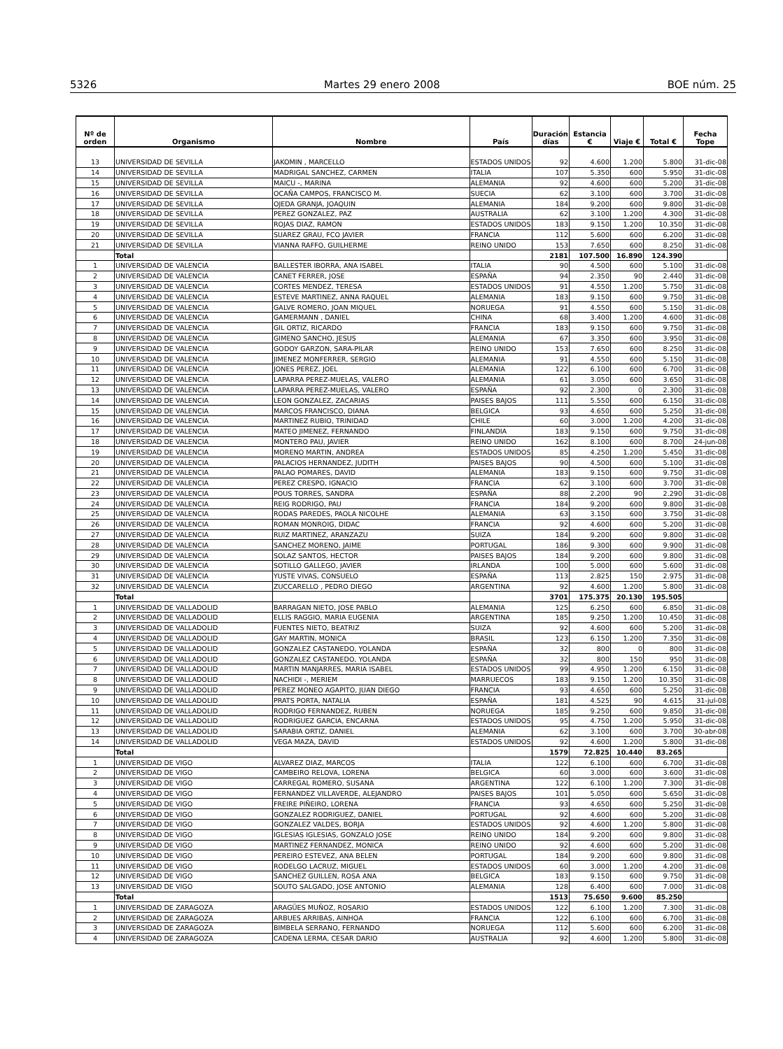5326 Martes 29 enero 2008 BOE núm. 25
| Nº de orden | Organismo | Nombre | País | Duración días | Estancia € | Viaje € | Total € | Fecha Tope |
| --- | --- | --- | --- | --- | --- | --- | --- | --- |
| 13 | UNIVERSIDAD DE SEVILLA | JAKOMIN , MARCELLO | ESTADOS UNIDOS | 92 | 4.600 | 1.200 | 5.800 | 31-dic-08 |
| 14 | UNIVERSIDAD DE SEVILLA | MADRIGAL SANCHEZ, CARMEN | ITALIA | 107 | 5.350 | 600 | 5.950 | 31-dic-08 |
| 15 | UNIVERSIDAD DE SEVILLA | MAICU -, MARINA | ALEMANIA | 92 | 4.600 | 600 | 5.200 | 31-dic-08 |
| 16 | UNIVERSIDAD DE SEVILLA | OCAÑA CAMPOS, FRANCISCO M. | SUECIA | 62 | 3.100 | 600 | 3.700 | 31-dic-08 |
| 17 | UNIVERSIDAD DE SEVILLA | OJEDA GRANJA, JOAQUIN | ALEMANIA | 184 | 9.200 | 600 | 9.800 | 31-dic-08 |
| 18 | UNIVERSIDAD DE SEVILLA | PEREZ GONZALEZ, PAZ | AUSTRALIA | 62 | 3.100 | 1.200 | 4.300 | 31-dic-08 |
| 19 | UNIVERSIDAD DE SEVILLA | ROJAS DIAZ, RAMON | ESTADOS UNIDOS | 183 | 9.150 | 1.200 | 10.350 | 31-dic-08 |
| 20 | UNIVERSIDAD DE SEVILLA | SUAREZ GRAU, FCO JAVIER | FRANCIA | 112 | 5.600 | 600 | 6.200 | 31-dic-08 |
| 21 | UNIVERSIDAD DE SEVILLA | VIANNA RAFFO, GUILHERME | REINO UNIDO | 153 | 7.650 | 600 | 8.250 | 31-dic-08 |
| | Total | | | 2181 | 107.500 | 16.890 | 124.390 | |
| 1 | UNIVERSIDAD DE VALENCIA | BALLESTER IBORRA, ANA ISABEL | ITALIA | 90 | 4.500 | 600 | 5.100 | 31-dic-08 |
| 2 | UNIVERSIDAD DE VALENCIA | CANET FERRER, JOSE | ESPAÑA | 94 | 2.350 | 90 | 2.440 | 31-dic-08 |
| 3 | UNIVERSIDAD DE VALENCIA | CORTES MENDEZ, TERESA | ESTADOS UNIDOS | 91 | 4.550 | 1.200 | 5.750 | 31-dic-08 |
| 4 | UNIVERSIDAD DE VALENCIA | ESTEVE MARTINEZ, ANNA RAQUEL | ALEMANIA | 183 | 9.150 | 600 | 9.750 | 31-dic-08 |
| 5 | UNIVERSIDAD DE VALENCIA | GALVE ROMERO, JOAN MIQUEL | NORUEGA | 91 | 4.550 | 600 | 5.150 | 31-dic-08 |
| 6 | UNIVERSIDAD DE VALENCIA | GAMERMANN , DANIEL | CHINA | 68 | 3.400 | 1.200 | 4.600 | 31-dic-08 |
| 7 | UNIVERSIDAD DE VALENCIA | GIL ORTIZ, RICARDO | FRANCIA | 183 | 9.150 | 600 | 9.750 | 31-dic-08 |
| 8 | UNIVERSIDAD DE VALENCIA | GIMENO SANCHO, JESUS | ALEMANIA | 67 | 3.350 | 600 | 3.950 | 31-dic-08 |
| 9 | UNIVERSIDAD DE VALENCIA | GODOY GARZON, SARA-PILAR | REINO UNIDO | 153 | 7.650 | 600 | 8.250 | 31-dic-08 |
| 10 | UNIVERSIDAD DE VALENCIA | JIMENEZ MONFERRER, SERGIO | ALEMANIA | 91 | 4.550 | 600 | 5.150 | 31-dic-08 |
| 11 | UNIVERSIDAD DE VALENCIA | JONES PEREZ, JOEL | ALEMANIA | 122 | 6.100 | 600 | 6.700 | 31-dic-08 |
| 12 | UNIVERSIDAD DE VALENCIA | LAPARRA PEREZ-MUELAS, VALERO | ALEMANIA | 61 | 3.050 | 600 | 3.650 | 31-dic-08 |
| 13 | UNIVERSIDAD DE VALENCIA | LAPARRA PEREZ-MUELAS, VALERO | ESPAÑA | 92 | 2.300 | 0 | 2.300 | 31-dic-08 |
| 14 | UNIVERSIDAD DE VALENCIA | LEON GONZALEZ, ZACARIAS | PAISES BAJOS | 111 | 5.550 | 600 | 6.150 | 31-dic-08 |
| 15 | UNIVERSIDAD DE VALENCIA | MARCOS FRANCISCO, DIANA | BELGICA | 93 | 4.650 | 600 | 5.250 | 31-dic-08 |
| 16 | UNIVERSIDAD DE VALENCIA | MARTINEZ RUBIO, TRINIDAD | CHILE | 60 | 3.000 | 1.200 | 4.200 | 31-dic-08 |
| 17 | UNIVERSIDAD DE VALENCIA | MATEO JIMENEZ, FERNANDO | FINLANDIA | 183 | 9.150 | 600 | 9.750 | 31-dic-08 |
| 18 | UNIVERSIDAD DE VALENCIA | MONTERO PAU, JAVIER | REINO UNIDO | 162 | 8.100 | 600 | 8.700 | 24-jun-08 |
| 19 | UNIVERSIDAD DE VALENCIA | MORENO MARTIN, ANDREA | ESTADOS UNIDOS | 85 | 4.250 | 1.200 | 5.450 | 31-dic-08 |
| 20 | UNIVERSIDAD DE VALENCIA | PALACIOS HERNANDEZ, JUDITH | PAISES BAJOS | 90 | 4.500 | 600 | 5.100 | 31-dic-08 |
| 21 | UNIVERSIDAD DE VALENCIA | PALAO POMARES, DAVID | ALEMANIA | 183 | 9.150 | 600 | 9.750 | 31-dic-08 |
| 22 | UNIVERSIDAD DE VALENCIA | PEREZ CRESPO, IGNACIO | FRANCIA | 62 | 3.100 | 600 | 3.700 | 31-dic-08 |
| 23 | UNIVERSIDAD DE VALENCIA | POUS TORRES, SANDRA | ESPAÑA | 88 | 2.200 | 90 | 2.290 | 31-dic-08 |
| 24 | UNIVERSIDAD DE VALENCIA | REIG RODRIGO, PAU | FRANCIA | 184 | 9.200 | 600 | 9.800 | 31-dic-08 |
| 25 | UNIVERSIDAD DE VALENCIA | RODAS PAREDES, PAOLA NICOLHE | ALEMANIA | 63 | 3.150 | 600 | 3.750 | 31-dic-08 |
| 26 | UNIVERSIDAD DE VALENCIA | ROMAN MONROIG, DIDAC | FRANCIA | 92 | 4.600 | 600 | 5.200 | 31-dic-08 |
| 27 | UNIVERSIDAD DE VALENCIA | RUIZ MARTINEZ, ARANZAZU | SUIZA | 184 | 9.200 | 600 | 9.800 | 31-dic-08 |
| 28 | UNIVERSIDAD DE VALENCIA | SANCHEZ MORENO, JAIME | PORTUGAL | 186 | 9.300 | 600 | 9.900 | 31-dic-08 |
| 29 | UNIVERSIDAD DE VALENCIA | SOLAZ SANTOS, HECTOR | PAISES BAJOS | 184 | 9.200 | 600 | 9.800 | 31-dic-08 |
| 30 | UNIVERSIDAD DE VALENCIA | SOTILLO GALLEGO, JAVIER | IRLANDA | 100 | 5.000 | 600 | 5.600 | 31-dic-08 |
| 31 | UNIVERSIDAD DE VALENCIA | YUSTE VIVAS, CONSUELO | ESPAÑA | 113 | 2.825 | 150 | 2.975 | 31-dic-08 |
| 32 | UNIVERSIDAD DE VALENCIA | ZUCCARELLO , PEDRO DIEGO | ARGENTINA | 92 | 4.600 | 1.200 | 5.800 | 31-dic-08 |
| | Total | | | 3701 | 175.375 | 20.130 | 195.505 | |
| 1 | UNIVERSIDAD DE VALLADOLID | BARRAGAN NIETO, JOSE PABLO | ALEMANIA | 125 | 6.250 | 600 | 6.850 | 31-dic-08 |
| 2 | UNIVERSIDAD DE VALLADOLID | ELLIS RAGGIO, MARIA EUGENIA | ARGENTINA | 185 | 9.250 | 1.200 | 10.450 | 31-dic-08 |
| 3 | UNIVERSIDAD DE VALLADOLID | FUENTES NIETO, BEATRIZ | SUIZA | 92 | 4.600 | 600 | 5.200 | 31-dic-08 |
| 4 | UNIVERSIDAD DE VALLADOLID | GAY MARTIN, MONICA | BRASIL | 123 | 6.150 | 1.200 | 7.350 | 31-dic-08 |
| 5 | UNIVERSIDAD DE VALLADOLID | GONZALEZ CASTANEDO, YOLANDA | ESPAÑA | 32 | 800 | 0 | 800 | 31-dic-08 |
| 6 | UNIVERSIDAD DE VALLADOLID | GONZALEZ CASTANEDO, YOLANDA | ESPAÑA | 32 | 800 | 150 | 950 | 31-dic-08 |
| 7 | UNIVERSIDAD DE VALLADOLID | MARTIN MANJARRES, MARIA ISABEL | ESTADOS UNIDOS | 99 | 4.950 | 1.200 | 6.150 | 31-dic-08 |
| 8 | UNIVERSIDAD DE VALLADOLID | NACHIDI -, MERIEM | MARRUECOS | 183 | 9.150 | 1.200 | 10.350 | 31-dic-08 |
| 9 | UNIVERSIDAD DE VALLADOLID | PEREZ MONEO AGAPITO, JUAN DIEGO | FRANCIA | 93 | 4.650 | 600 | 5.250 | 31-dic-08 |
| 10 | UNIVERSIDAD DE VALLADOLID | PRATS PORTA, NATALIA | ESPAÑA | 181 | 4.525 | 90 | 4.615 | 31-jul-08 |
| 11 | UNIVERSIDAD DE VALLADOLID | RODRIGO FERNANDEZ, RUBEN | NORUEGA | 185 | 9.250 | 600 | 9.850 | 31-dic-08 |
| 12 | UNIVERSIDAD DE VALLADOLID | RODRIGUEZ GARCIA, ENCARNA | ESTADOS UNIDOS | 95 | 4.750 | 1.200 | 5.950 | 31-dic-08 |
| 13 | UNIVERSIDAD DE VALLADOLID | SARABIA ORTIZ, DANIEL | ALEMANIA | 62 | 3.100 | 600 | 3.700 | 30-abr-08 |
| 14 | UNIVERSIDAD DE VALLADOLID | VEGA MAZA, DAVID | ESTADOS UNIDOS | 92 | 4.600 | 1.200 | 5.800 | 31-dic-08 |
| | Total | | | 1579 | 72.825 | 10.440 | 83.265 | |
| 1 | UNIVERSIDAD DE VIGO | ALVAREZ DIAZ, MARCOS | ITALIA | 122 | 6.100 | 600 | 6.700 | 31-dic-08 |
| 2 | UNIVERSIDAD DE VIGO | CAMBEIRO RELOVA, LORENA | BELGICA | 60 | 3.000 | 600 | 3.600 | 31-dic-08 |
| 3 | UNIVERSIDAD DE VIGO | CARREGAL ROMERO, SUSANA | ARGENTINA | 122 | 6.100 | 1.200 | 7.300 | 31-dic-08 |
| 4 | UNIVERSIDAD DE VIGO | FERNANDEZ VILLAVERDE, ALEJANDRO | PAISES BAJOS | 101 | 5.050 | 600 | 5.650 | 31-dic-08 |
| 5 | UNIVERSIDAD DE VIGO | FREIRE PIÑEIRO, LORENA | FRANCIA | 93 | 4.650 | 600 | 5.250 | 31-dic-08 |
| 6 | UNIVERSIDAD DE VIGO | GONZALEZ RODRIGUEZ, DANIEL | PORTUGAL | 92 | 4.600 | 600 | 5.200 | 31-dic-08 |
| 7 | UNIVERSIDAD DE VIGO | GONZALEZ VALDES, BORJA | ESTADOS UNIDOS | 92 | 4.600 | 1.200 | 5.800 | 31-dic-08 |
| 8 | UNIVERSIDAD DE VIGO | IGLESIAS IGLESIAS, GONZALO JOSE | REINO UNIDO | 184 | 9.200 | 600 | 9.800 | 31-dic-08 |
| 9 | UNIVERSIDAD DE VIGO | MARTINEZ FERNANDEZ, MONICA | REINO UNIDO | 92 | 4.600 | 600 | 5.200 | 31-dic-08 |
| 10 | UNIVERSIDAD DE VIGO | PEREIRO ESTEVEZ, ANA BELEN | PORTUGAL | 184 | 9.200 | 600 | 9.800 | 31-dic-08 |
| 11 | UNIVERSIDAD DE VIGO | RODELGO LACRUZ, MIGUEL | ESTADOS UNIDOS | 60 | 3.000 | 1.200 | 4.200 | 31-dic-08 |
| 12 | UNIVERSIDAD DE VIGO | SANCHEZ GUILLEN, ROSA ANA | BELGICA | 183 | 9.150 | 600 | 9.750 | 31-dic-08 |
| 13 | UNIVERSIDAD DE VIGO | SOUTO SALGADO, JOSE ANTONIO | ALEMANIA | 128 | 6.400 | 600 | 7.000 | 31-dic-08 |
| | Total | | | 1513 | 75.650 | 9.600 | 85.250 | |
| 1 | UNIVERSIDAD DE ZARAGOZA | ARAGÜES MUÑOZ, ROSARIO | ESTADOS UNIDOS | 122 | 6.100 | 1.200 | 7.300 | 31-dic-08 |
| 2 | UNIVERSIDAD DE ZARAGOZA | ARBUES ARRIBAS, AINHOA | FRANCIA | 122 | 6.100 | 600 | 6.700 | 31-dic-08 |
| 3 | UNIVERSIDAD DE ZARAGOZA | BIMBELA SERRANO, FERNANDO | NORUEGA | 112 | 5.600 | 600 | 6.200 | 31-dic-08 |
| 4 | UNIVERSIDAD DE ZARAGOZA | CADENA LERMA, CESAR DARIO | AUSTRALIA | 92 | 4.600 | 1.200 | 5.800 | 31-dic-08 |